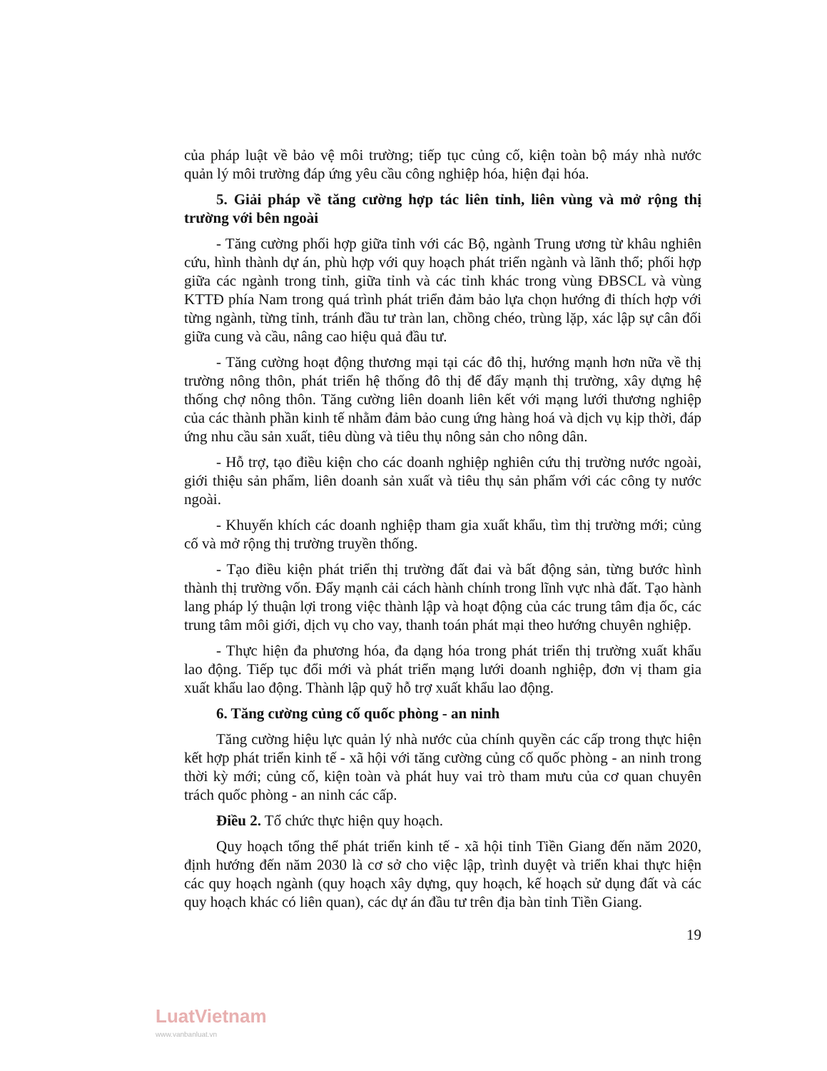của pháp luật về bảo vệ môi trường; tiếp tục củng cố, kiện toàn bộ máy nhà nước quản lý môi trường đáp ứng yêu cầu công nghiệp hóa, hiện đại hóa.
5. Giải pháp về tăng cường hợp tác liên tỉnh, liên vùng và mở rộng thị trường với bên ngoài
- Tăng cường phối hợp giữa tỉnh với các Bộ, ngành Trung ương từ khâu nghiên cứu, hình thành dự án, phù hợp với quy hoạch phát triển ngành và lãnh thổ; phối hợp giữa các ngành trong tỉnh, giữa tỉnh và các tỉnh khác trong vùng ĐBSCL và vùng KTTĐ phía Nam trong quá trình phát triển đảm bảo lựa chọn hướng đi thích hợp với từng ngành, từng tỉnh, tránh đầu tư tràn lan, chồng chéo, trùng lặp, xác lập sự cân đối giữa cung và cầu, nâng cao hiệu quả đầu tư.
- Tăng cường hoạt động thương mại tại các đô thị, hướng mạnh hơn nữa về thị trường nông thôn, phát triển hệ thống đô thị để đẩy mạnh thị trường, xây dựng hệ thống chợ nông thôn. Tăng cường liên doanh liên kết với mạng lưới thương nghiệp của các thành phần kinh tế nhằm đảm bảo cung ứng hàng hoá và dịch vụ kịp thời, đáp ứng nhu cầu sản xuất, tiêu dùng và tiêu thụ nông sản cho nông dân.
- Hỗ trợ, tạo điều kiện cho các doanh nghiệp nghiên cứu thị trường nước ngoài, giới thiệu sản phẩm, liên doanh sản xuất và tiêu thụ sản phẩm với các công ty nước ngoài.
- Khuyến khích các doanh nghiệp tham gia xuất khẩu, tìm thị trường mới; củng cố và mở rộng thị trường truyền thống.
- Tạo điều kiện phát triển thị trường đất đai và bất động sản, từng bước hình thành thị trường vốn. Đẩy mạnh cải cách hành chính trong lĩnh vực nhà đất. Tạo hành lang pháp lý thuận lợi trong việc thành lập và hoạt động của các trung tâm địa ốc, các trung tâm môi giới, dịch vụ cho vay, thanh toán phát mại theo hướng chuyên nghiệp.
- Thực hiện đa phương hóa, đa dạng hóa trong phát triển thị trường xuất khẩu lao động. Tiếp tục đổi mới và phát triển mạng lưới doanh nghiệp, đơn vị tham gia xuất khẩu lao động. Thành lập quỹ hỗ trợ xuất khẩu lao động.
6. Tăng cường củng cố quốc phòng - an ninh
Tăng cường hiệu lực quản lý nhà nước của chính quyền các cấp trong thực hiện kết hợp phát triển kinh tế - xã hội với tăng cường củng cố quốc phòng - an ninh trong thời kỳ mới; củng cố, kiện toàn và phát huy vai trò tham mưu của cơ quan chuyên trách quốc phòng - an ninh các cấp.
Điều 2. Tổ chức thực hiện quy hoạch.
Quy hoạch tổng thể phát triển kinh tế - xã hội tỉnh Tiền Giang đến năm 2020, định hướng đến năm 2030 là cơ sở cho việc lập, trình duyệt và triển khai thực hiện các quy hoạch ngành (quy hoạch xây dựng, quy hoạch, kế hoạch sử dụng đất và các quy hoạch khác có liên quan), các dự án đầu tư trên địa bàn tỉnh Tiền Giang.
19
LuatVietnam
www.vanbanluat.vn